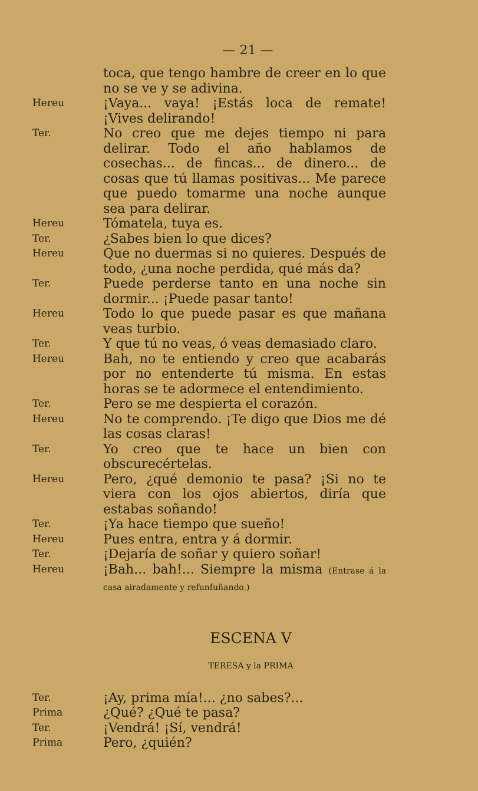— 21 —
toca, que tengo hambre de creer en lo que no se ve y se adivina.
Hereu
¡Vaya... vaya! ¡Estás loca de remate! ¡Vives delirando!
Ter.
No creo que me dejes tiempo ni para delirar. Todo el año hablamos de cosechas... de fincas... de dinero... de cosas que tú llamas positivas... Me parece que puedo tomarme una noche aunque sea para delirar.
Hereu
Tómatela, tuya es.
Ter.
¿Sabes bien lo que dices?
Hereu
Que no duermas si no quieres. Después de todo, ¿una noche perdida, qué más da?
Ter.
Puede perderse tanto en una noche sin dormir... ¡Puede pasar tanto!
Hereu
Todo lo que puede pasar es que mañana veas turbio.
Ter.
Y que tú no veas, ó veas demasiado claro.
Hereu
Bah, no te entiendo y creo que acabarás por no entenderte tú misma. En estas horas se te adormece el entendimiento.
Ter.
Pero se me despierta el corazón.
Hereu
No te comprendo. ¡Te digo que Dios me dé las cosas claras!
Ter.
Yo creo que te hace un bien con obscurecértelas.
Hereu
Pero, ¿qué demonio te pasa? ¡Si no te viera con los ojos abiertos, diría que estabas soñando!
Ter.
¡Ya hace tiempo que sueño!
Hereu
Pues entra, entra y á dormir.
Ter.
¡Dejaría de soñar y quiero soñar!
Hereu
¡Bah... bah!... Siempre la misma (Entrase á la casa airadamente y refunfuñando.)
ESCENA V
TERESA y la PRIMA
Ter.
¡Ay, prima mía!... ¿no sabes?...
Prima
¿Qué? ¿Qué te pasa?
Ter.
¡Vendrá! ¡Sí, vendrá!
Prima
Pero, ¿quién?